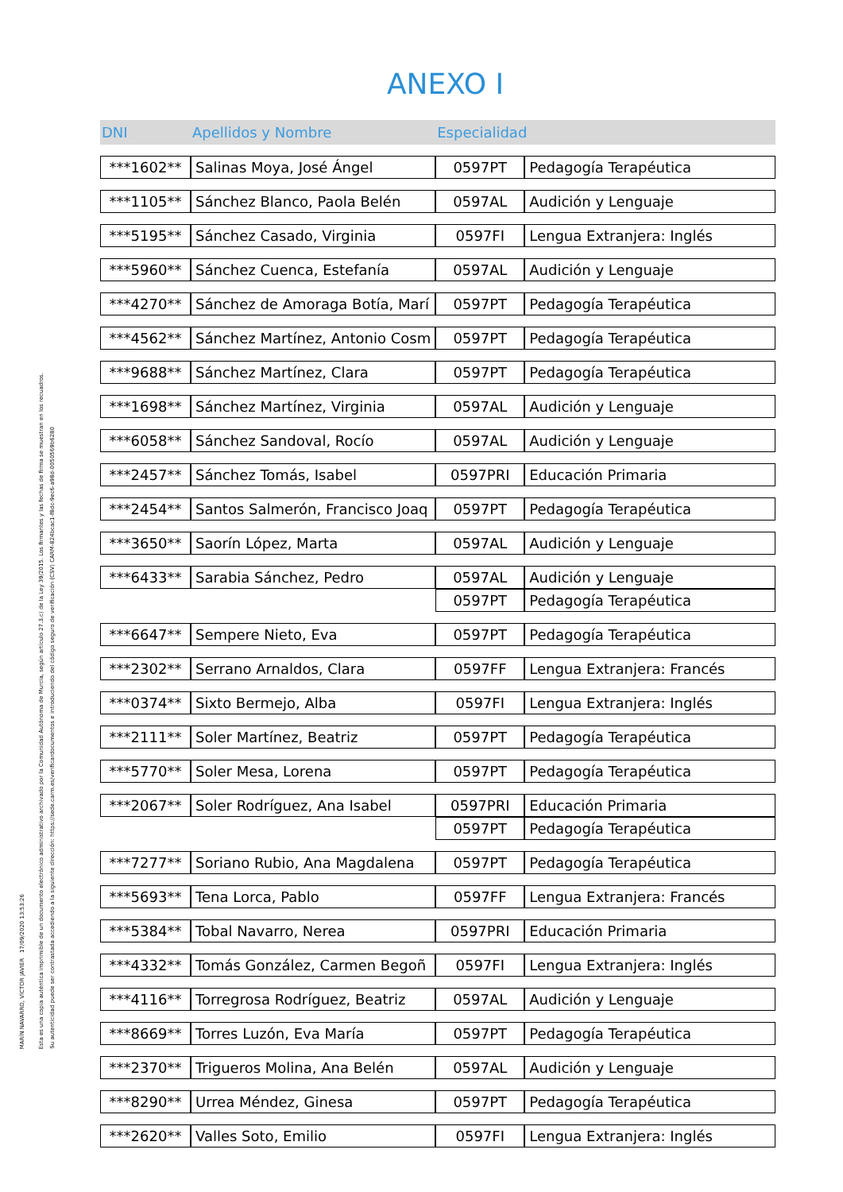MARÍN NAVARRO, VÍCTOR JAVIER 17/09/2020 13:53:26
Esta es una copia auténtica imprimible de un documento electrónico administrativo archivado por la Comunidad Autónoma de Murcia, según artículo 27.3.c) de la Ley 39/2015. Los firmantes y las fechas de firma se muestran en los recuadros.
Su autenticidad puede ser contrastada accediendo a la siguiente dirección: https://sede.carm.es/verificardocumentos e introduciendo del código seguro de verificación (CSV) CARM-824bcac1-f8dc-9ec6-a98d-0050569b6280
ANEXO I
| DNI | Apellidos y Nombre | Especialidad | |
| --- | --- | --- | --- |
| ***1602** | Salinas Moya, José Ángel | 0597PT | Pedagogía Terapéutica |
| ***1105** | Sánchez Blanco, Paola Belén | 0597AL | Audición y Lenguaje |
| ***5195** | Sánchez Casado, Virginia | 0597FI | Lengua Extranjera: Inglés |
| ***5960** | Sánchez Cuenca, Estefanía | 0597AL | Audición y Lenguaje |
| ***4270** | Sánchez de Amoraga Botía, Marí | 0597PT | Pedagogía Terapéutica |
| ***4562** | Sánchez Martínez, Antonio Cosm | 0597PT | Pedagogía Terapéutica |
| ***9688** | Sánchez Martínez, Clara | 0597PT | Pedagogía Terapéutica |
| ***1698** | Sánchez Martínez, Virginia | 0597AL | Audición y Lenguaje |
| ***6058** | Sánchez Sandoval, Rocío | 0597AL | Audición y Lenguaje |
| ***2457** | Sánchez Tomás, Isabel | 0597PRI | Educación Primaria |
| ***2454** | Santos Salmerón, Francisco Joaq | 0597PT | Pedagogía Terapéutica |
| ***3650** | Saorín López, Marta | 0597AL | Audición y Lenguaje |
| ***6433** | Sarabia Sánchez, Pedro | 0597AL | Audición y Lenguaje |
| | | 0597PT | Pedagogía Terapéutica |
| ***6647** | Sempere Nieto, Eva | 0597PT | Pedagogía Terapéutica |
| ***2302** | Serrano Arnaldos, Clara | 0597FF | Lengua Extranjera: Francés |
| ***0374** | Sixto Bermejo, Alba | 0597FI | Lengua Extranjera: Inglés |
| ***2111** | Soler Martínez, Beatriz | 0597PT | Pedagogía Terapéutica |
| ***5770** | Soler Mesa, Lorena | 0597PT | Pedagogía Terapéutica |
| ***2067** | Soler Rodríguez, Ana Isabel | 0597PRI | Educación Primaria |
| | | 0597PT | Pedagogía Terapéutica |
| ***7277** | Soriano Rubio, Ana Magdalena | 0597PT | Pedagogía Terapéutica |
| ***5693** | Tena Lorca, Pablo | 0597FF | Lengua Extranjera: Francés |
| ***5384** | Tobal Navarro, Nerea | 0597PRI | Educación Primaria |
| ***4332** | Tomás González, Carmen Begoñ | 0597FI | Lengua Extranjera: Inglés |
| ***4116** | Torregrosa Rodríguez, Beatriz | 0597AL | Audición y Lenguaje |
| ***8669** | Torres Luzón, Eva María | 0597PT | Pedagogía Terapéutica |
| ***2370** | Trigueros Molina, Ana Belén | 0597AL | Audición y Lenguaje |
| ***8290** | Urrea Méndez, Ginesa | 0597PT | Pedagogía Terapéutica |
| ***2620** | Valles Soto, Emilio | 0597FI | Lengua Extranjera: Inglés |